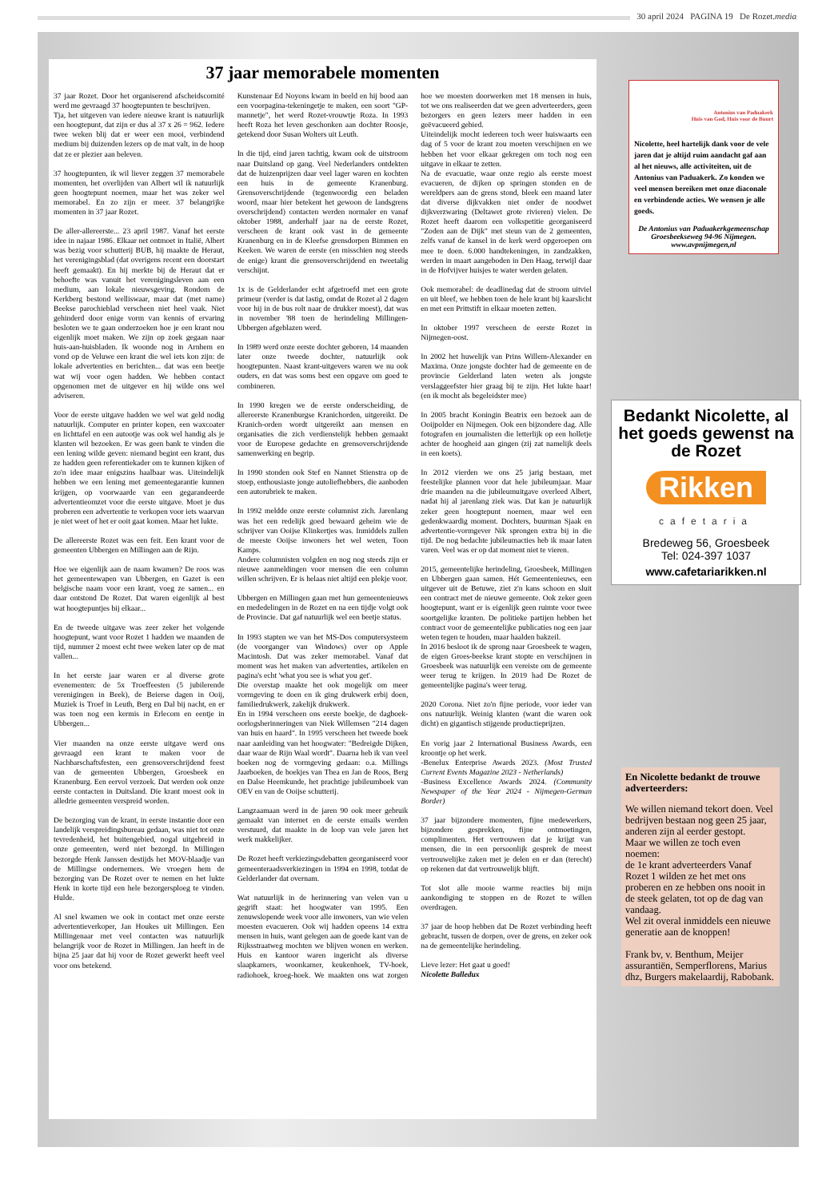30 april 2024 PAGINA 19 De Rozet.media
37 jaar memorabele momenten
37 jaar Rozet. Door het organiserend afscheidscomité werd me gevraagd 37 hoogtepunten te beschrijven.
Tja, het uitgeven van iedere nieuwe krant is natuurlijk een hoogtepunt, dat zijn er dus al 37 x 26 = 962. Iedere twee weken blij dat er weer een mooi, verbindend medium bij duizenden lezers op de mat valt, in de hoop dat ze er plezier aan beleven.
37 hoogtepunten, ik wil liever zeggen 37 memorabele momenten, het overlijden van Albert wil ik natuurlijk geen hoogtepunt noemen, maar het was zeker wel memorabel. En zo zijn er meer. 37 belangrijke momenten in 37 jaar Rozet.
De aller-allereerste... 23 april 1987. Vanaf het eerste idee in najaar 1986. Elkaar net ontmoet in Italië, Albert was bezig voor schutterij BUB, hij maakte de Heraut, het verenigingsblad (dat overigens recent een doorstart heeft gemaakt). En hij merkte bij de Heraut dat er behoefte was vanuit het verenigingsleven aan een medium, aan lokale nieuwsgeving. Rondom de Kerkberg bestond welliswaar, maar dat (met name) Beekse parochieblad verscheen niet heel vaak. Niet gehinderd door enige vorm van kennis of ervaring besloten we te gaan onderzoeken hoe je een krant nou eigenlijk moet maken. We zijn op zoek gegaan naar huis-aan-huisbladen. Ik woonde nog in Arnhem en vond op de Veluwe een krant die wel iets kon zijn: de lokale advertenties en berichten... dat was een beetje wat wij voor ogen hadden. We hebben contact opgenomen met de uitgever en hij wilde ons wel adviseren.
Voor de eerste uitgave hadden we wel wat geld nodig natuurlijk. Computer en printer kopen, een waxcoater en lichttafel en een autootje was ook wel handig als je klanten wil bezoeken. Er was geen bank te vinden die een lening wilde geven: niemand begint een krant, dus ze hadden geen referentiekader om te kunnen kijken of zo'n idee maar enigszins haalbaar was. Uiteindelijk hebben we een lening met gemeentegarantie kunnen krijgen, op voorwaarde van een gegarandeerde advertentieomzet voor die eerste uitgave. Moet je dus proberen een advertentie te verkopen voor iets waarvan je niet weet of het er ooit gaat komen. Maar het lukte.
De allereerste Rozet was een feit. Een krant voor de gemeenten Ubbergen en Millingen aan de Rijn.
Hoe we eigenlijk aan de naam kwamen? De roos was het gemeentewapen van Ubbergen, en Gazet is een belgische naam voor een krant, voeg ze samen... en daar ontstond De Rozet. Dat waren eigenlijk al best wat hoogtepuntjes bij elkaar...
En de tweede uitgave was zeer zeker het volgende hoogtepunt, want voor Rozet 1 hadden we maanden de tijd, nummer 2 moest echt twee weken later op de mat vallen...
In het eerste jaar waren er al diverse grote evenementen: de 5x Troeffeesten (5 jubilerende verenigingen in Beek), de Beierse dagen in Ooij, Muziek is Troef in Leuth, Berg en Dal bij nacht, en er was toen nog een kermis in Erlecom en eentje in Ubbergen...
Vier maanden na onze eerste uitgave werd ons gevraagd een krant te maken voor de Nachbarschaftsfesten, een grensoverschrijdend feest van de gemeenten Ubbergen, Groesbeek en Kranenburg. Een eervol verzoek. Dat werden ook onze eerste contacten in Duitsland. Die krant moest ook in alledrie gemeenten verspreid worden.
De bezorging van de krant, in eerste instantie door een landelijk verspreidingsbureau gedaan, was niet tot onze tevredenheid, het buitengebied, nogal uitgebreid in onze gemeenten, werd niet bezorgd. In Millingen bezorgde Henk Janssen destijds het MOV-blaadje van de Millingse ondernemers. We vroegen hem de bezorging van De Rozet over te nemen en het lukte Henk in korte tijd een hele bezorgersploeg te vinden. Hulde.
Al snel kwamen we ook in contact met onze eerste advertentieverkoper, Jan Houkes uit Millingen. Een Millingenaar met veel contacten was natuurlijk belangrijk voor de Rozet in Millingen. Jan heeft in de bijna 25 jaar dat hij voor de Rozet gewerkt heeft veel voor ons betekend.
Kunstenaar Ed Noyons kwam in beeld en hij bood aan een voorpagina-tekeningetje te maken, een soort "GP-mannetje", het werd Rozet-vrouwtje Roza. In 1993 heeft Roza het leven geschonken aan dochter Roosje, getekend door Susan Wolters uit Leuth.
In die tijd, eind jaren tachtig, kwam ook de uitstroom naar Duitsland op gang. Veel Nederlanders ontdekten dat de huizenprijzen daar veel lager waren en kochten een huis in de gemeente Kranenburg. Grensoverschrijdende (tegenwoordig een beladen woord, maar hier betekent het gewoon de landsgrens overschrijdend) contacten werden normaler en vanaf oktober 1988, anderhalf jaar na de eerste Rozet, verscheen de krant ook vast in de gemeente Kranenburg en in de Kleefse grensdorpen Bimmen en Keeken. We waren de eerste (en misschien nog steeds de enige) krant die grensoverschrijdend en tweetalig verschijnt.
1x is de Gelderlander echt afgetroefd met een grote primeur (verder is dat lastig, omdat de Rozet al 2 dagen voor hij in de bus rolt naar de drukker moest), dat was in november '88 toen de herindeling Millingen-Ubbergen afgeblazen werd.
In 1989 werd onze eerste dochter geboren, 14 maanden later onze tweede dochter, natuurlijk ook hoogtepunten. Naast krant-uitgevers waren we nu ook ouders, en dat was soms best een opgave om goed te combineren.
In 1990 kregen we de eerste onderscheiding, de allereerste Kranenburgse Kranichorden, uitgereikt. De Kranich-orden wordt uitgereikt aan mensen en organisaties die zich verdienstelijk hebben gemaakt voor de Europese gedachte en grensoverschrijdende samenwerking en begrip.
In 1990 stonden ook Stef en Nannet Stienstra op de stoep, enthousiaste jonge autoliefhebbers, die aanboden een autorubriek te maken.
In 1992 meldde onze eerste columnist zich. Jarenlang was het een redelijk goed bewaard geheim wie de schrijver van Ooijse Klinkertjes was. Inmiddels zullen de meeste Ooijse inwoners het wel weten, Toon Kamps.
Andere columnisten volgden en nog nog steeds zijn er nieuwe aanmeldingen voor mensen die een column willen schrijven. Er is helaas niet altijd een plekje voor.
Ubbergen en Millingen gaan met hun gemeentenieuws en mededelingen in de Rozet en na een tijdje volgt ook de Provincie. Dat gaf natuurlijk wel een beetje status.
In 1993 stapten we van het MS-Dos computersysteem (de voorganger van Windows) over op Apple Macintosh. Dat was zeker memorabel. Vanaf dat moment was het maken van advertenties, artikelen en pagina's echt 'what you see is what you get'.
Die overstap maakte het ook mogelijk om meer vormgeving te doen en ik ging drukwerk erbij doen, familiedrukwerk, zakelijk drukwerk.
En in 1994 verscheen ons eerste boekje, de dagboek-oorlogsherinneringen van Niek Willemsen "214 dagen van huis en haard". In 1995 verscheen het tweede boek naar aanleiding van het hoogwater: "Bedreigde Dijken, daar waar de Rijn Waal wordt". Daarna heb ik van veel boeken nog de vormgeving gedaan: o.a. Millings Jaarboeken, de boekjes van Thea en Jan de Roos, Berg en Dalse Heemkunde, het prachtige jubileumboek van OEV en van de Ooijse schutterij.
Langzaamaan werd in de jaren 90 ook meer gebruik gemaakt van internet en de eerste emails werden verstuurd, dat maakte in de loop van vele jaren het werk makkelijker.
De Rozet heeft verkiezingsdebatten georganiseerd voor gemeenteraadsverkiezingen in 1994 en 1998, totdat de Gelderlander dat overnam.
Wat natuurlijk in de herinnering van velen van u gegrift staat: het hoogwater van 1995. Een zenuwslopende week voor alle inwoners, van wie velen moesten evacueren. Ook wij hadden opeens 14 extra mensen in huis, want gelegen aan de goede kant van de Rijksstraatweg mochten we blijven wonen en werken. Huis en kantoor waren ingericht als diverse slaapkamers, woonkamer, keukenhoek, TV-hoek, radiohoek, kroeg-hoek. We maakten ons wat zorgen hoe we moesten doorwerken met 18 mensen in huis, tot we ons realiseerden dat we geen adverteerders, geen bezorgers en geen lezers meer hadden in een geëvacueerd gebied.
Uiteindelijk mocht iedereen toch weer huiswaarts een dag of 5 voor de krant zou moeten verschijnen en we hebben het voor elkaar gekregen om toch nog een uitgave in elkaar te zetten.
Na de evacuatie, waar onze regio als eerste moest evacueren, de dijken op springen stonden en de wereldpers aan de grens stond, bleek een maand later dat diverse dijkvakken niet onder de noodwet dijkverzwaring (Deltawet grote rivieren) vielen. De Rozet heeft daarom een volkspetitie georganiseerd "Zoden aan de Dijk" met steun van de 2 gemeenten, zelfs vanaf de kansel in de kerk werd opgeroepen om mee te doen. 6.000 handtekeningen, in zandzakken, werden in maart aangeboden in Den Haag, terwijl daar in de Hofvijver huisjes te water werden gelaten.
Ook memorabel: de deadlinedag dat de stroom uitviel en uit bleef, we hebben toen de hele krant bij kaarslicht en met een Prittstift in elkaar moeten zetten.
In oktober 1997 verscheen de eerste Rozet in Nijmegen-oost.
In 2002 het huwelijk van Prins Willem-Alexander en Maxima. Onze jongste dochter had de gemeente en de provincie Gelderland laten weten als jongste verslaggeefster hier graag bij te zijn. Het lukte haar! (en ik mocht als begeleidster mee)
In 2005 bracht Koningin Beatrix een bezoek aan de Ooijpolder en Nijmegen. Ook een bijzondere dag. Alle fotografen en journalisten die letterlijk op een holletje achter de hoogheid aan gingen (zij zat namelijk deels in een koets).
In 2012 vierden we ons 25 jarig bestaan, met feestelijke plannen voor dat hele jubileumjaar. Maar drie maanden na die jubileumuitgave overleed Albert, nadat hij al jarenlang ziek was. Dat kan je natuurlijk zeker geen hoogtepunt noemen, maar wel een gedenkwaardig moment. Dochters, buurman Sjaak en advertentie-vormgever Nik sprongen extra bij in die tijd. De nog bedachte jubileumacties heb ik maar laten varen. Veel was er op dat moment niet te vieren.
2015, gemeentelijke herindeling, Groesbeek, Millingen en Ubbergen gaan samen. Hét Gemeentenieuws, een uitgever uit de Betuwe, ziet z'n kans schoon en sluit een contract met de nieuwe gemeente. Ook zeker geen hoogtepunt, want er is eigenlijk geen ruimte voor twee soortgelijke kranten. De politieke partijen hebben het contract voor de gemeentelijke publicaties nog een jaar weten tegen te houden, maar haalden bakzeil.
In 2016 besloot ik de sprong naar Groesbeek te wagen, de eigen Groes-beekse krant stopte en verschijnen in Groesbeek was natuurlijk een vereiste om de gemeente weer terug te krijgen. In 2019 had De Rozet de gemeentelijke pagina's weer terug.
2020 Corona. Niet zo'n fijne periode, voor ieder van ons natuurlijk. Weinig klanten (want die waren ook dicht) en gigantisch stijgende productieprijzen.
En vorig jaar 2 International Business Awards, een kroontje op het werk.
-Benelux Enterprise Awards 2023. (Most Trusted Current Events Magazine 2023 - Netherlands)
-Business Excellence Awards 2024. (Community Newspaper of the Year 2024 - Nijmegen-German Border)
37 jaar bijzondere momenten, fijne medewerkers, bijzondere gesprekken, fijne ontmoetingen, complimenten. Het vertrouwen dat je krijgt van mensen, die in een persoonlijk gesprek de meest vertrouwelijke zaken met je delen en er dan (terecht) op rekenen dat dat vertrouwelijk blijft.
Tot slot alle mooie warme reacties bij mijn aankondiging te stoppen en de Rozet te willen overdragen.
37 jaar de hoop hebben dat De Rozet verbinding heeft gebracht, tussen de dorpen, over de grens, en zeker ook na de gemeentelijke herindeling.
Lieve lezer: Het gaat u goed!
Nicolette Balledux
Antonius van Paduakerk
Huis van God, Huis voor de Buurt
Nicolette, heel hartelijk dank voor de vele jaren dat je altijd ruim aandacht gaf aan al het nieuws, alle activiteiten, uit de Antonius van Paduakerk. Zo konden we veel mensen bereiken met onze diaconale en verbindende acties. We wensen je alle goeds.
De Antonius van Paduakerkgemeenschap
Groesbeekseweg 94-96 Nijmegen.
www.avpnijmegen,nl
Bedankt Nicolette, al het goeds gewenst na de Rozet
Rikken
cafetaria
Bredeweg 56, Groesbeek
Tel: 024-397 1037
www.cafetariarikken.nl
En Nicolette bedankt de trouwe adverteerders:
We willen niemand tekort doen. Veel bedrijven bestaan nog geen 25 jaar, anderen zijn al eerder gestopt.
Maar we willen ze toch even noemen:
de 1e krant adverteerders Vanaf Rozet 1 wilden ze het met ons proberen en ze hebben ons nooit in de steek gelaten, tot op de dag van vandaag.
Wel zit overal inmiddels een nieuwe generatie aan de knoppen!
Frank bv, v. Benthum, Meijer assurantiën, Semperflorens, Marius dhz, Burgers makelaardij, Rabobank.